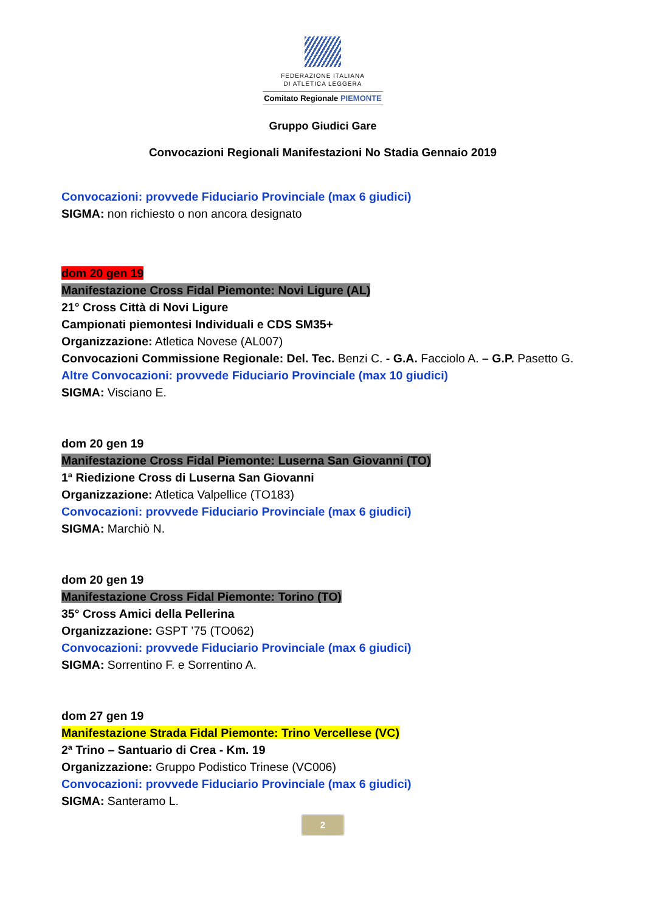FEDERAZIONE ITALIANA
DI ATLETICA LEGGERA
Comitato Regionale PIEMONTE
Gruppo Giudici Gare
Convocazioni Regionali Manifestazioni No Stadia Gennaio 2019
Convocazioni: provvede Fiduciario Provinciale (max 6 giudici)
SIGMA: non richiesto o non ancora designato
dom 20 gen 19
Manifestazione Cross Fidal Piemonte: Novi Ligure (AL)
21° Cross Città di Novi Ligure
Campionati piemontesi Individuali e CDS SM35+
Organizzazione: Atletica Novese (AL007)
Convocazioni Commissione Regionale: Del. Tec. Benzi C. - G.A. Facciolo A. – G.P. Pasetto G.
Altre Convocazioni: provvede Fiduciario Provinciale (max 10 giudici)
SIGMA: Visciano E.
dom 20 gen 19
Manifestazione Cross Fidal Piemonte: Luserna San Giovanni (TO)
1ª Riedizione Cross di Luserna San Giovanni
Organizzazione: Atletica Valpellice (TO183)
Convocazioni: provvede Fiduciario Provinciale (max 6 giudici)
SIGMA: Marchiò N.
dom 20 gen 19
Manifestazione Cross Fidal Piemonte: Torino (TO)
35° Cross Amici della Pellerina
Organizzazione: GSPT ’75 (TO062)
Convocazioni: provvede Fiduciario Provinciale (max 6 giudici)
SIGMA: Sorrentino F. e Sorrentino A.
dom 27 gen 19
Manifestazione Strada Fidal Piemonte: Trino Vercellese (VC)
2ª Trino – Santuario di Crea - Km. 19
Organizzazione: Gruppo Podistico Trinese (VC006)
Convocazioni: provvede Fiduciario Provinciale (max 6 giudici)
SIGMA: Santeramo L.
2